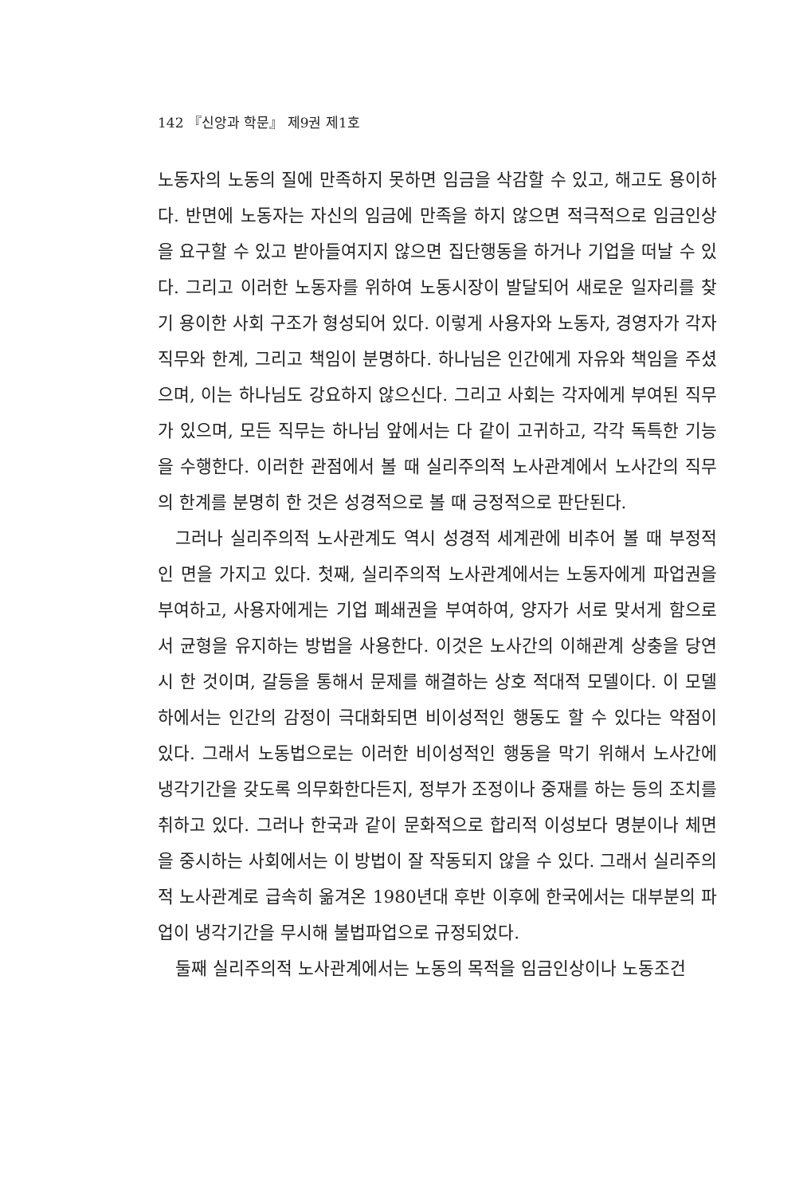142 『신앙과 학문』 제9권 제1호
노동자의 노동의 질에 만족하지 못하면 임금을 삭감할 수 있고, 해고도 용이하다. 반면에 노동자는 자신의 임금에 만족을 하지 않으면 적극적으로 임금인상을 요구할 수 있고 받아들여지지 않으면 집단행동을 하거나 기업을 떠날 수 있다. 그리고 이러한 노동자를 위하여 노동시장이 발달되어 새로운 일자리를 찾기 용이한 사회 구조가 형성되어 있다. 이렇게 사용자와 노동자, 경영자가 각자 직무와 한계, 그리고 책임이 분명하다. 하나님은 인간에게 자유와 책임을 주셨으며, 이는 하나님도 강요하지 않으신다. 그리고 사회는 각자에게 부여된 직무가 있으며, 모든 직무는 하나님 앞에서는 다 같이 고귀하고, 각각 독특한 기능을 수행한다. 이러한 관점에서 볼 때 실리주의적 노사관계에서 노사간의 직무의 한계를 분명히 한 것은 성경적으로 볼 때 긍정적으로 판단된다.
그러나 실리주의적 노사관계도 역시 성경적 세계관에 비추어 볼 때 부정적인 면을 가지고 있다. 첫째, 실리주의적 노사관계에서는 노동자에게 파업권을 부여하고, 사용자에게는 기업 폐쇄권을 부여하여, 양자가 서로 맞서게 함으로서 균형을 유지하는 방법을 사용한다. 이것은 노사간의 이해관계 상충을 당연시 한 것이며, 갈등을 통해서 문제를 해결하는 상호 적대적 모델이다. 이 모델 하에서는 인간의 감정이 극대화되면 비이성적인 행동도 할 수 있다는 약점이 있다. 그래서 노동법으로는 이러한 비이성적인 행동을 막기 위해서 노사간에 냉각기간을 갖도록 의무화한다든지, 정부가 조정이나 중재를 하는 등의 조치를 취하고 있다. 그러나 한국과 같이 문화적으로 합리적 이성보다 명분이나 체면을 중시하는 사회에서는 이 방법이 잘 작동되지 않을 수 있다. 그래서 실리주의적 노사관계로 급속히 옮겨온 1980년대 후반 이후에 한국에서는 대부분의 파업이 냉각기간을 무시해 불법파업으로 규정되었다.
둘째 실리주의적 노사관계에서는 노동의 목적을 임금인상이나 노동조건